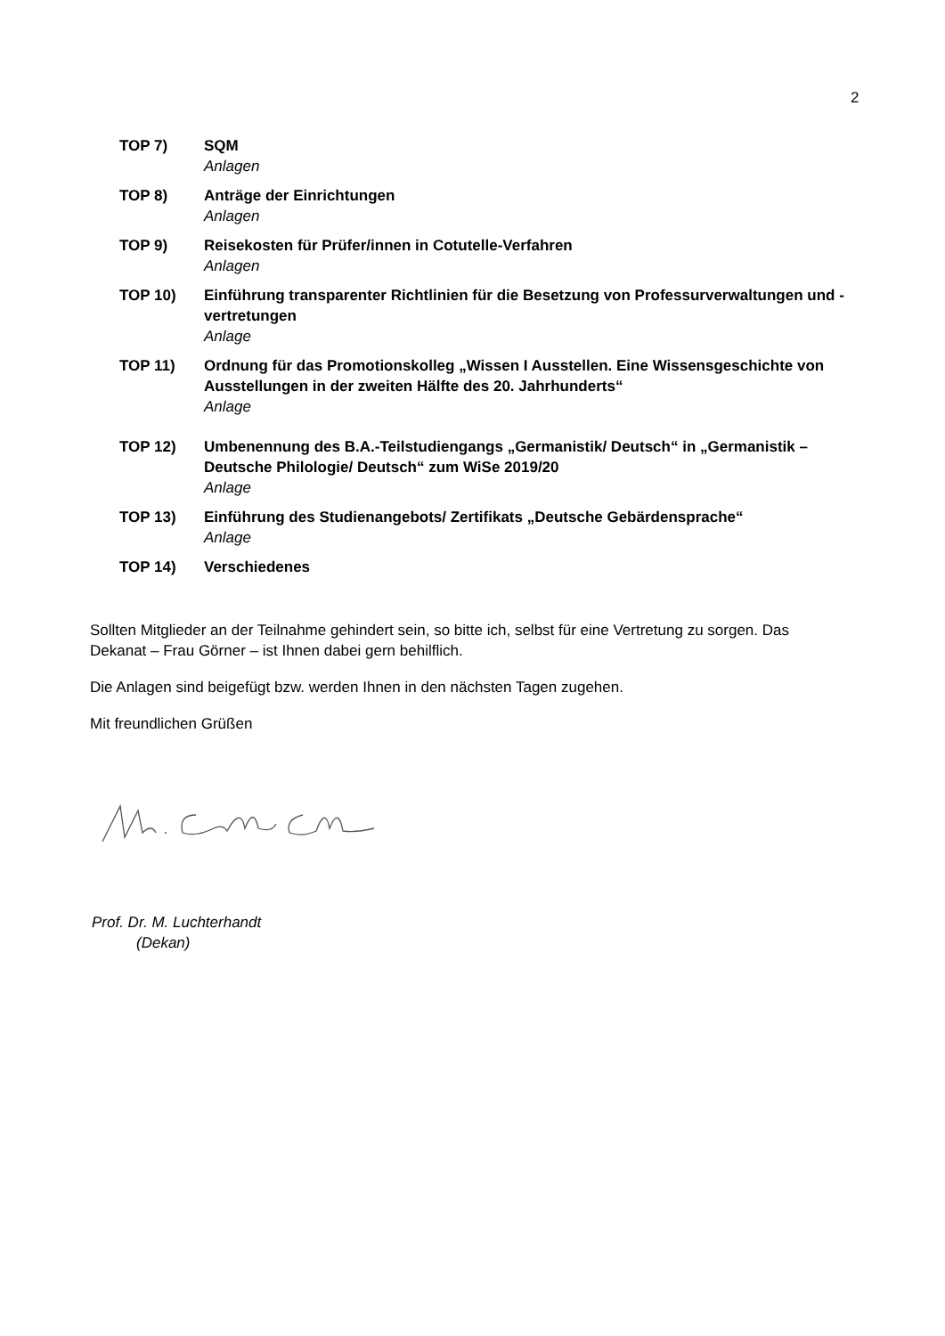2
TOP 7) SQM
Anlagen
TOP 8) Anträge der Einrichtungen
Anlagen
TOP 9) Reisekosten für Prüfer/innen in Cotutelle-Verfahren
Anlagen
TOP 10) Einführung transparenter Richtlinien für die Besetzung von Professurverwaltungen und -vertretungen
Anlage
TOP 11) Ordnung für das Promotionskolleg „Wissen I Ausstellen. Eine Wissensgeschichte von Ausstellungen in der zweiten Hälfte des 20. Jahrhunderts“Anlage
TOP 12) Umbenennung des B.A.-Teilstudiengangs „Germanistik/ Deutsch“ in „Germanistik – Deutsche Philologie/ Deutsch“ zum WiSe 2019/20
Anlage
TOP 13) Einführung des Studienangebots/ Zertifikats „Deutsche Gebärdensprache“Anlage
TOP 14) Verschiedenes
Sollten Mitglieder an der Teilnahme gehindert sein, so bitte ich, selbst für eine Vertretung zu sorgen. Das Dekanat – Frau Görner – ist Ihnen dabei gern behilflich.
Die Anlagen sind beigefügt bzw. werden Ihnen in den nächsten Tagen zugehen.
Mit freundlichen Grüßen
Prof. Dr. M. Luchterhandt
(Dekan)